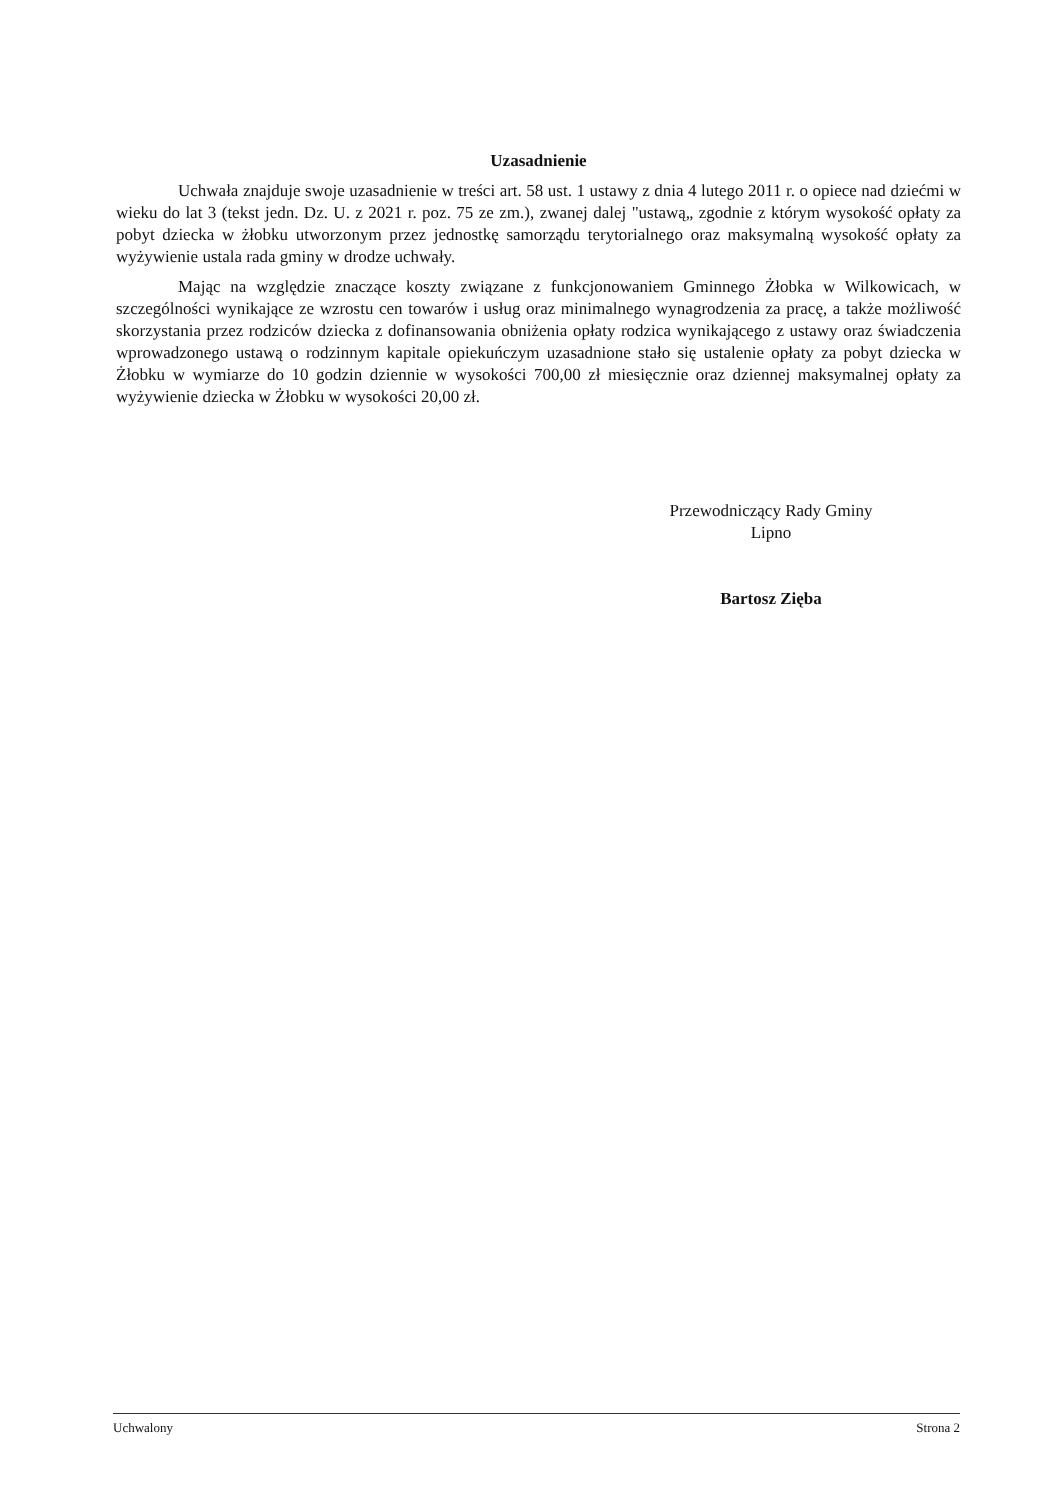Uzasadnienie
Uchwała znajduje swoje uzasadnienie w treści art. 58 ust. 1 ustawy z dnia 4 lutego 2011 r. o opiece nad dziećmi w wieku do lat 3 (tekst jedn. Dz. U. z 2021 r. poz. 75 ze zm.), zwanej dalej "ustawą„ zgodnie z którym wysokość opłaty za pobyt dziecka w żłobku utworzonym przez jednostkę samorządu terytorialnego oraz maksymalną wysokość opłaty za wyżywienie ustala rada gminy w drodze uchwały.
Mając na względzie znaczące koszty związane z funkcjonowaniem Gminnego Żłobka w Wilkowicach, w szczególności wynikające ze wzrostu cen towarów i usług oraz minimalnego wynagrodzenia za pracę, a także możliwość skorzystania przez rodziców dziecka z dofinansowania obniżenia opłaty rodzica wynikającego z ustawy oraz świadczenia wprowadzonego ustawą o rodzinnym kapitale opiekuńczym uzasadnione stało się ustalenie opłaty za pobyt dziecka w Żłobku w wymiarze do 10 godzin dziennie w wysokości 700,00 zł miesięcznie oraz dziennej maksymalnej opłaty za wyżywienie dziecka w Żłobku w wysokości 20,00 zł.
Przewodniczący Rady Gminy
Lipno
Bartosz Zięba
Uchwalony Strona 2